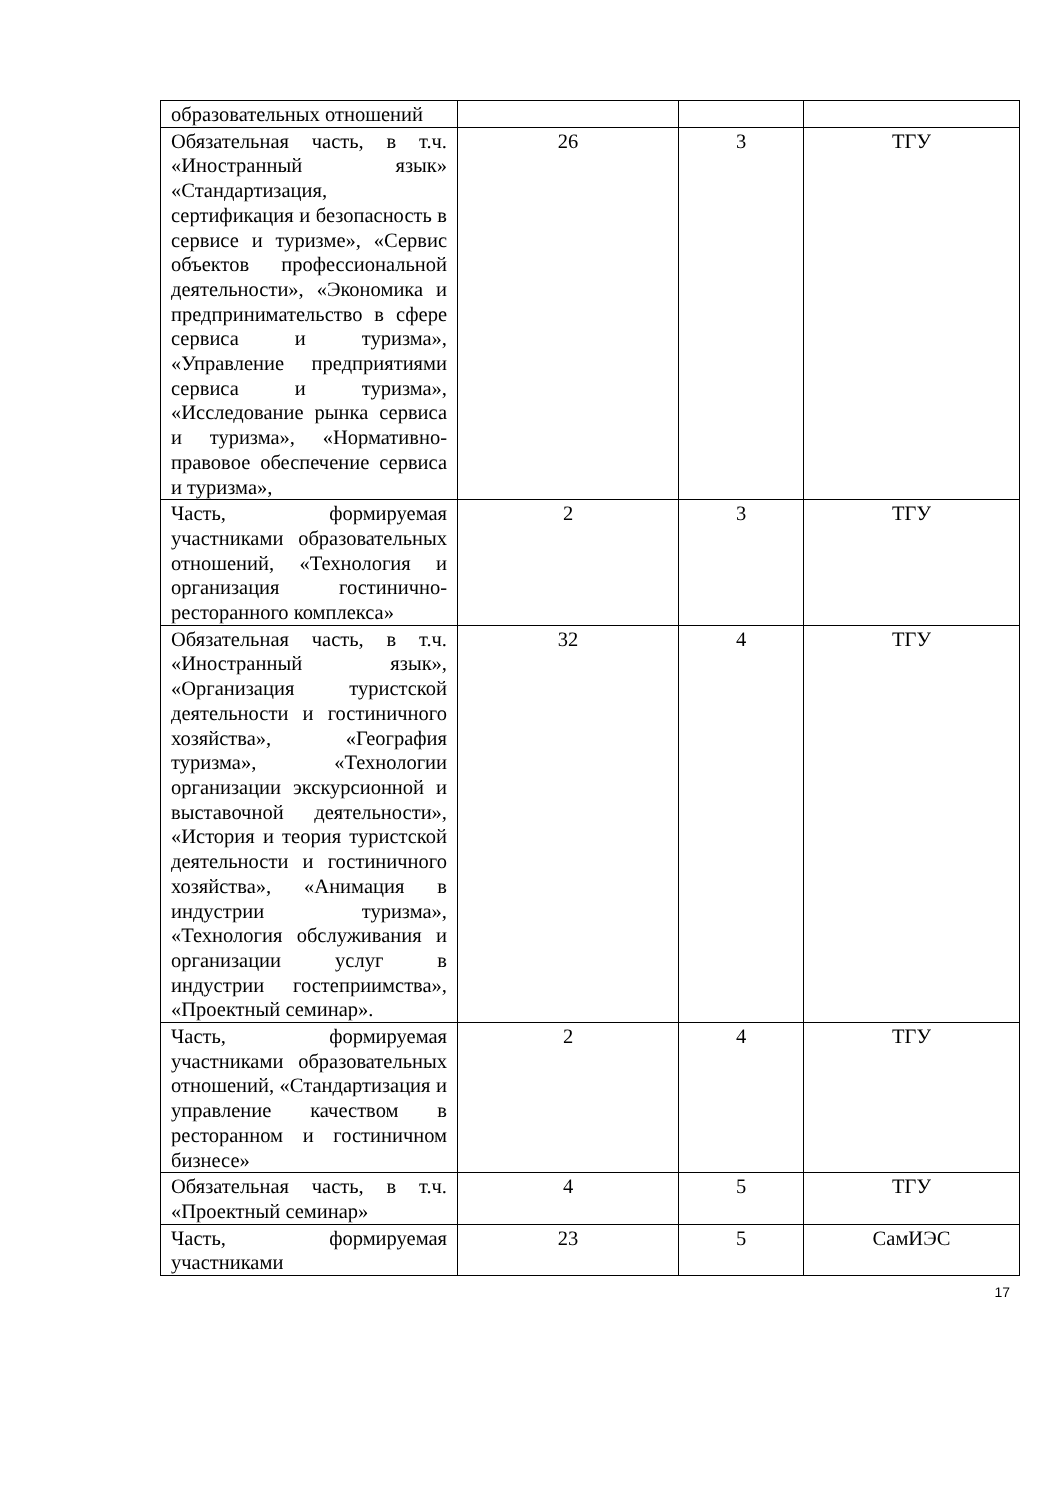| образовательных отношений | | | |
| Обязательная часть, в т.ч. «Иностранный язык» «Стандартизация, сертификация и безопасность в сервисе и туризме», «Сервис объектов профессиональной деятельности», «Экономика и предпринимательство в сфере сервиса и туризма», «Управление предприятиями сервиса и туризма», «Исследование рынка сервиса и туризма», «Нормативно-правовое обеспечение сервиса и туризма», | 26 | 3 | ТГУ |
| Часть, формируемая участниками образовательных отношений, «Технология и организация гостинично-ресторанного комплекса» | 2 | 3 | ТГУ |
| Обязательная часть, в т.ч. «Иностранный язык», «Организация туристской деятельности и гостиничного хозяйства», «География туризма», «Технологии организации экскурсионной и выставочной деятельности», «История и теория туристской деятельности и гостиничного хозяйства», «Анимация в индустрии туризма», «Технология обслуживания и организации услуг в индустрии гостеприимства», «Проектный семинар». | 32 | 4 | ТГУ |
| Часть, формируемая участниками образовательных отношений, «Стандартизация и управление качеством в ресторанном и гостиничном бизнесе» | 2 | 4 | ТГУ |
| Обязательная часть, в т.ч. «Проектный семинар» | 4 | 5 | ТГУ |
| Часть, формируемая участниками | 23 | 5 | СамИЭС |
17